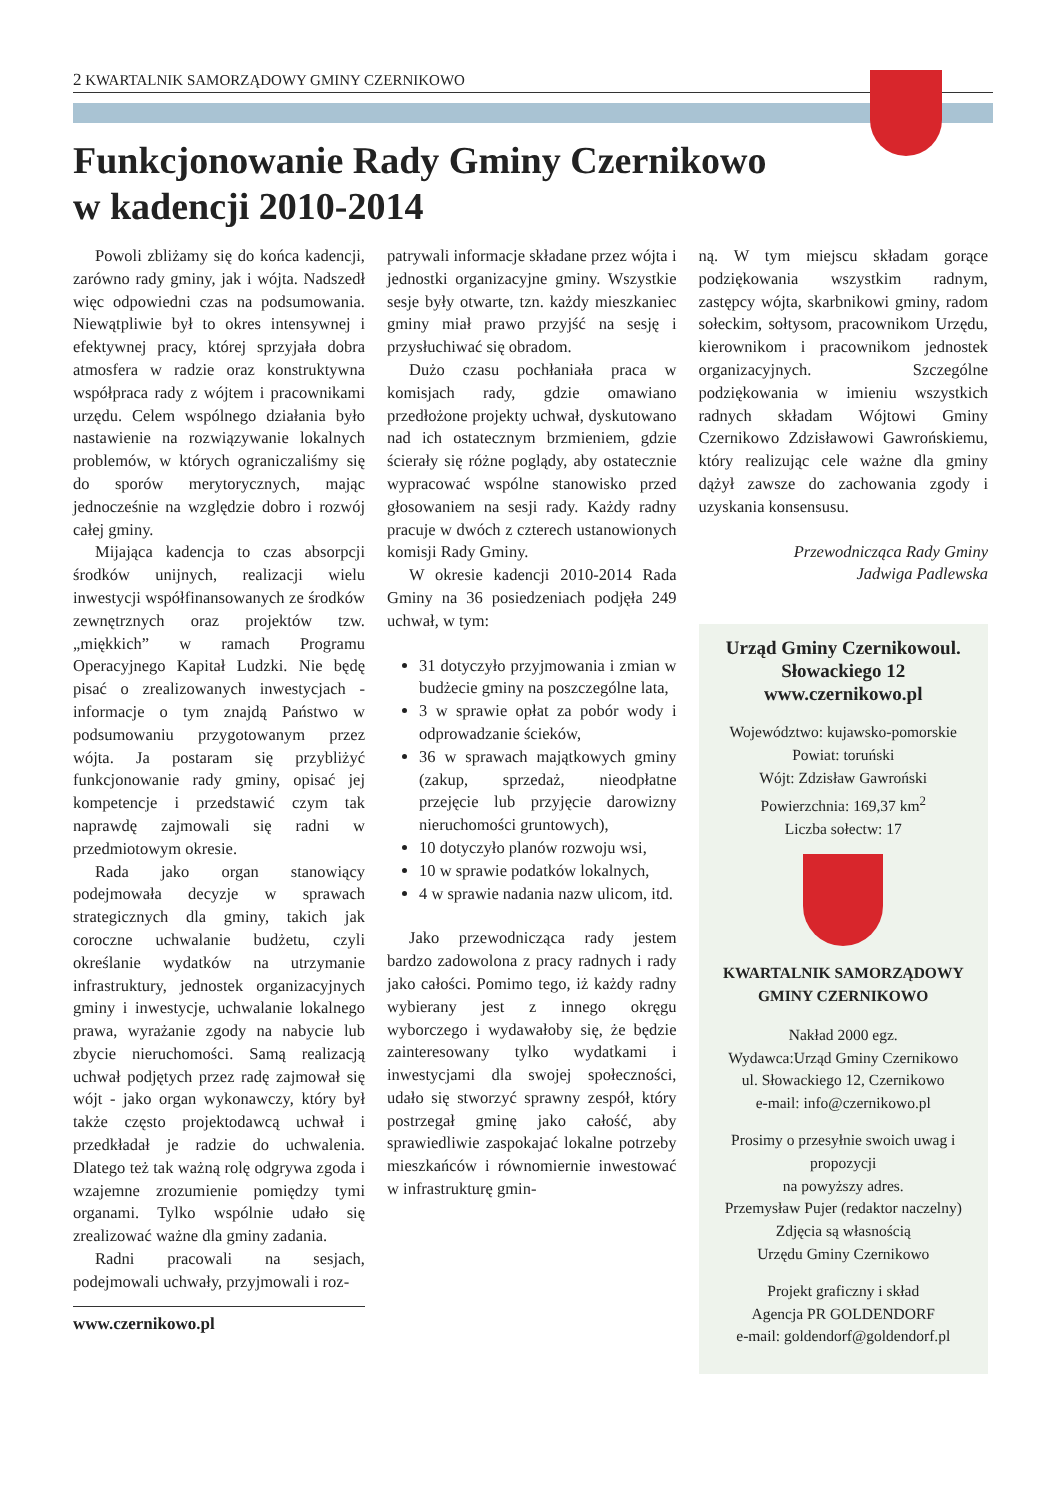2 KWARTALNIK SAMORZĄDOWY GMINY CZERNIKOWO
Funkcjonowanie Rady Gminy Czernikowo
w kadencji 2010-2014
Powoli zbliżamy się do końca kadencji, zarówno rady gminy, jak i wójta. Nadszedł więc odpowiedni czas na podsumowania. Niewątpliwie był to okres intensywnej i efektywnej pracy, której sprzyjała dobra atmosfera w radzie oraz konstruktywna współpraca rady z wójtem i pracownikami urzędu. Celem wspólnego działania było nastawienie na rozwiązywanie lokalnych problemów, w których ograniczaliśmy się do sporów merytorycznych, mając jednocześnie na względzie dobro i rozwój całej gminy.
Mijająca kadencja to czas absorpcji środków unijnych, realizacji wielu inwestycji współfinansowanych ze środków zewnętrznych oraz projektów tzw. „miękkich” w ramach Programu Operacyjnego Kapitał Ludzki. Nie będę pisać o zrealizowanych inwestycjach - informacje o tym znajdą Państwo w podsumowaniu przygotowanym przez wójta. Ja postaram się przybliżyć funkcjonowanie rady gminy, opisać jej kompetencje i przedstawić czym tak naprawdę zajmowali się radni w przedmiotowym okresie.
Rada jako organ stanowiący podejmowała decyzje w sprawach strategicznych dla gminy, takich jak coroczne uchwalanie budżetu, czyli określanie wydatków na utrzymanie infrastruktury, jednostek organizacyjnych gminy i inwestycje, uchwalanie lokalnego prawa, wyrażanie zgody na nabycie lub zbycie nieruchomości. Samą realizacją uchwał podjętych przez radę zajmował się wójt - jako organ wykonawczy, który był także często projektodawcą uchwał i przedkładał je radzie do uchwalenia. Dlatego też tak ważną rolę odgrywa zgoda i wzajemne zrozumienie pomiędzy tymi organami. Tylko wspólnie udało się zrealizować ważne dla gminy zadania.
Radni pracowali na sesjach, podejmowali uchwały, przyjmowali i roz-
www.czernikowo.pl
patrywali informacje składane przez wójta i jednostki organizacyjne gminy. Wszystkie sesje były otwarte, tzn. każdy mieszkaniec gminy miał prawo przyjść na sesję i przysłuchiwać się obradom.
Dużo czasu pochłaniała praca w komisjach rady, gdzie omawiano przedłożone projekty uchwał, dyskutowano nad ich ostatecznym brzmieniem, gdzie ścierały się różne poglądy, aby ostatecznie wypracować wspólne stanowisko przed głosowaniem na sesji rady. Każdy radny pracuje w dwóch z czterech ustanowionych komisji Rady Gminy.
W okresie kadencji 2010-2014 Rada Gminy na 36 posiedzeniach podjęła 249 uchwał, w tym:
31 dotyczyło przyjmowania i zmian w budżecie gminy na poszczególne lata,
3 w sprawie opłat za pobór wody i odprowadzanie ścieków,
36 w sprawach majątkowych gminy (zakup, sprzedaż, nieodpłatne przejęcie lub przyjęcie darowizny nieruchomości gruntowych),
10 dotyczyło planów rozwoju wsi,
10 w sprawie podatków lokalnych,
4 w sprawie nadania nazw ulicom, itd.
Jako przewodnicząca rady jestem bardzo zadowolona z pracy radnych i rady jako całości. Pomimo tego, iż każdy radny wybierany jest z innego okręgu wyborczego i wydawałoby się, że będzie zainteresowany tylko wydatkami i inwestycjami dla swojej społeczności, udało się stworzyć sprawny zespół, który postrzegał gminę jako całość, aby sprawiedliwie zaspokajać lokalne potrzeby mieszkańców i równomiernie inwestować w infrastrukturę gmin-
ną. W tym miejscu składam gorące podziękowania wszystkim radnym, zastępcy wójta, skarbnikowi gminy, radom sołeckim, sołtysom, pracownikom Urzędu, kierownikom i pracownikom jednostek organizacyjnych. Szczególne podziękowania w imieniu wszystkich radnych składam Wójtowi Gminy Czernikowo Zdzisławowi Gawrońskiemu, który realizując cele ważne dla gminy dążył zawsze do zachowania zgody i uzyskania konsensusu.
Przewodnicząca Rady Gminy
Jadwiga Padlewska
Urząd Gminy Czernikowoul. Słowackiego 12 www.czernikowo.pl
Województwo: kujawsko-pomorskie
Powiat: toruński
Wójt: Zdzisław Gawroński
Powierzchnia: 169,37 km<sup>2</sup>
Liczba sołectw: 17
KWARTALNIK SAMORZĄDOWY
GMINY CZERNIKOWO
Nakład 2000 egz.
Wydawca:Urząd Gminy Czernikowo
ul. Słowackiego 12, Czernikowo
e-mail: info@czernikowo.pl
Prosimy o przesyłnie swoich uwag i propozycji
na powyższy adres.
Przemysław Pujer (redaktor naczelny)
Zdjęcia są własnością
Urzędu Gminy Czernikowo
Projekt graficzny i skład
Agencja PR GOLDENDORF
e-mail: goldendorf@goldendorf.pl